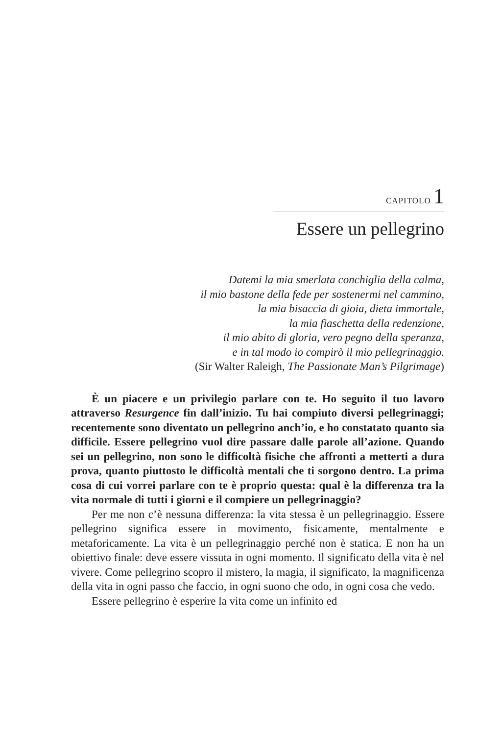CAPITOLO 1
Essere un pellegrino
Datemi la mia smerlata conchiglia della calma,
il mio bastone della fede per sostenermi nel cammino,
la mia bisaccia di gioia, dieta immortale,
la mia fiaschetta della redenzione,
il mio abito di gloria, vero pegno della speranza,
e in tal modo io compirò il mio pellegrinaggio.
(Sir Walter Raleigh, The Passionate Man’s Pilgrimage)
È un piacere e un privilegio parlare con te. Ho seguito il tuo lavoro attraverso Resurgence fin dall’inizio. Tu hai compiuto diversi pellegrinaggi; recentemente sono diventato un pellegrino anch’io, e ho constatato quanto sia difficile. Essere pellegrino vuol dire passare dalle parole all’azione. Quando sei un pellegrino, non sono le difficoltà fisiche che affronti a metterti a dura prova, quanto piuttosto le difficoltà mentali che ti sorgono dentro. La prima cosa di cui vorrei parlare con te è proprio questa: qual è la differenza tra la vita normale di tutti i giorni e il compiere un pellegrinaggio?
Per me non c’è nessuna differenza: la vita stessa è un pellegrinaggio. Essere pellegrino significa essere in movimento, fisicamente, mentalmente e metaforicamente. La vita è un pellegrinaggio perché non è statica. E non ha un obiettivo finale: deve essere vissuta in ogni momento. Il significato della vita è nel vivere. Come pellegrino scopro il mistero, la magia, il significato, la magnificenza della vita in ogni passo che faccio, in ogni suono che odo, in ogni cosa che vedo.
Essere pellegrino è esperire la vita come un infinito ed